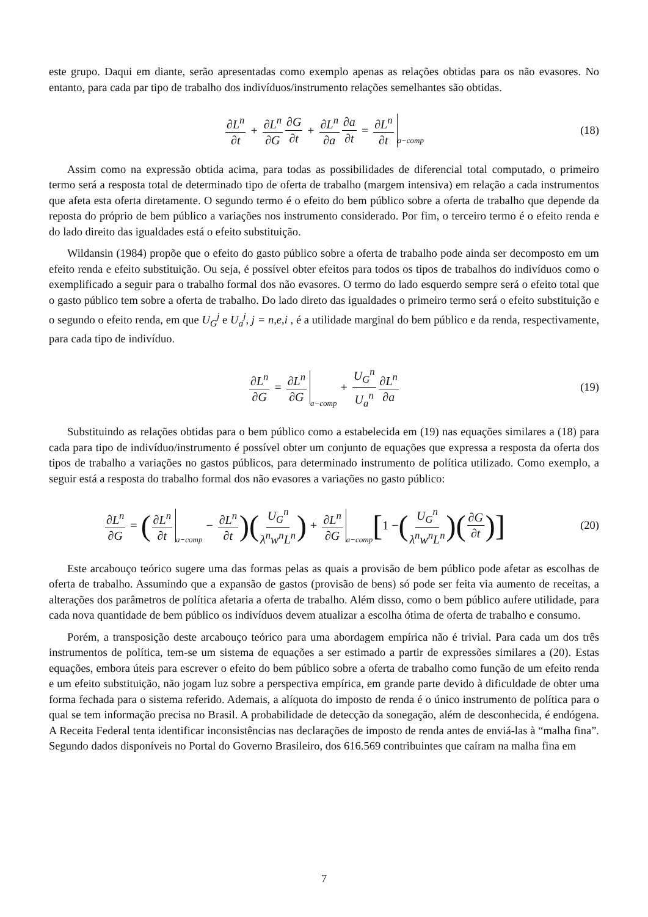este grupo. Daqui em diante, serão apresentadas como exemplo apenas as relações obtidas para os não evasores. No entanto, para cada par tipo de trabalho dos indivíduos/instrumento relações semelhantes são obtidas.
∂L<sup>n</sup> ∂t + ∂L<sup>n</sup> ∂G ∂G ∂t + ∂L<sup>n</sup> ∂a ∂a ∂t = ∂L<sup>n</sup> ∂t a−comp (18)
Assim como na expressão obtida acima, para todas as possibilidades de diferencial total computado, o primeiro termo será a resposta total de determinado tipo de oferta de trabalho (margem intensiva) em relação a cada instrumentos que afeta esta oferta diretamente. O segundo termo é o efeito do bem público sobre a oferta de trabalho que depende da reposta do próprio de bem público a variações nos instrumento considerado. Por fim, o terceiro termo é o efeito renda e do lado direito das igualdades está o efeito substituição.
Wildansin (1984) propõe que o efeito do gasto público sobre a oferta de trabalho pode ainda ser decomposto em um efeito renda e efeito substituição. Ou seja, é possível obter efeitos para todos os tipos de trabalhos do indivíduos como o exemplificado a seguir para o trabalho formal dos não evasores. O termo do lado esquerdo sempre será o efeito total que o gasto público tem sobre a oferta de trabalho. Do lado direto das igualdades o primeiro termo será o efeito substituição e o segundo o efeito renda, em que U<sub>G</sub><sup>j</sup> e U<sub>a</sub><sup>j</sup>, j = n,e,i , é a utilidade marginal do bem público e da renda, respectivamente, para cada tipo de indivíduo.
∂L<sup>n</sup> ∂G = ∂L<sup>n</sup> ∂G a−comp + U<sub>G</sub><sup>n</sup> U<sub>a</sub><sup>n</sup> ∂L<sup>n</sup> ∂a (19)
Substituindo as relações obtidas para o bem público como a estabelecida em (19) nas equações similares a (18) para cada para tipo de indivíduo/instrumento é possível obter um conjunto de equações que expressa a resposta da oferta dos tipos de trabalho a variações no gastos públicos, para determinado instrumento de política utilizado. Como exemplo, a seguir está a resposta do trabalho formal dos não evasores a variações no gasto público:
∂L<sup>n</sup> ∂G = (∂L<sup>n</sup> ∂t a−comp − ∂L<sup>n</sup> ∂t)(U<sub>G</sub><sup>n</sup> λ<sup>n</sup>w<sup>n</sup>L<sup>n</sup>) + ∂L<sup>n</sup> ∂G a−comp [1 − (U<sub>G</sub><sup>n</sup> λ<sup>n</sup>w<sup>n</sup>L<sup>n</sup>)(∂G ∂t)] (20)
Este arcabouço teórico sugere uma das formas pelas as quais a provisão de bem público pode afetar as escolhas de oferta de trabalho. Assumindo que a expansão de gastos (provisão de bens) só pode ser feita via aumento de receitas, a alterações dos parâmetros de política afetaria a oferta de trabalho. Além disso, como o bem público aufere utilidade, para cada nova quantidade de bem público os indivíduos devem atualizar a escolha ótima de oferta de trabalho e consumo.
Porém, a transposição deste arcabouço teórico para uma abordagem empírica não é trivial. Para cada um dos três instrumentos de política, tem-se um sistema de equações a ser estimado a partir de expressões similares a (20). Estas equações, embora úteis para escrever o efeito do bem público sobre a oferta de trabalho como função de um efeito renda e um efeito substituição, não jogam luz sobre a perspectiva empírica, em grande parte devido à dificuldade de obter uma forma fechada para o sistema referido. Ademais, a alíquota do imposto de renda é o único instrumento de política para o qual se tem informação precisa no Brasil. A probabilidade de detecção da sonegação, além de desconhecida, é endógena. A Receita Federal tenta identificar inconsistências nas declarações de imposto de renda antes de enviá-las à “malha fina”. Segundo dados disponíveis no Portal do Governo Brasileiro, dos 616.569 contribuintes que caíram na malha fina em
7